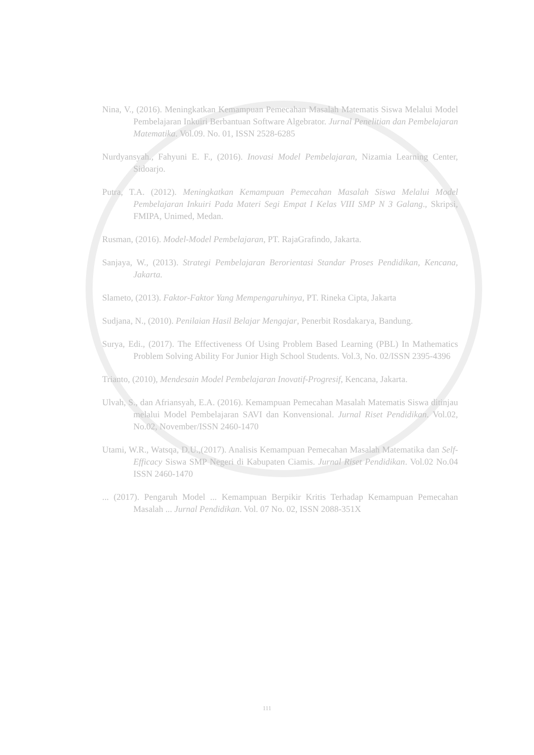Nina, V., (2016). Meningkatkan Kemampuan Pemecahan Masalah Matematis Siswa Melalui Model Pembelajaran Inkuiri Berbantuan Software Algebrator. Jurnal Penelitian dan Pembelajaran Matematika. Vol.09. No. 01, ISSN 2528-6285
Nurdyansyah., Fahyuni E. F., (2016). Inovasi Model Pembelajaran, Nizamia Learning Center, Sidoarjo.
Putra, T.A. (2012). Meningkatkan Kemampuan Pemecahan Masalah Siswa Melalui Model Pembelajaran Inkuiri Pada Materi Segi Empat I Kelas VIII SMP N 3 Galang., Skripsi, FMIPA, Unimed, Medan.
Rusman, (2016). Model-Model Pembelajaran, PT. RajaGrafindo, Jakarta.
Sanjaya, W., (2013). Strategi Pembelajaran Berorientasi Standar Proses Pendidikan, Kencana, Jakarta.
Slameto, (2013). Faktor-Faktor Yang Mempengaruhinya, PT. Rineka Cipta, Jakarta
Sudjana, N., (2010). Penilaian Hasil Belajar Mengajar, Penerbit Rosdakarya, Bandung.
Surya, Edi., (2017). The Effectiveness Of Using Problem Based Learning (PBL) In Mathematics Problem Solving Ability For Junior High School Students. Vol.3, No. 02/ISSN 2395-4396
Trianto, (2010), Mendesain Model Pembelajaran Inovatif-Progresif, Kencana, Jakarta.
Ulvah, S., dan Afriansyah, E.A. (2016). Kemampuan Pemecahan Masalah Matematis Siswa ditinjau melalui Model Pembelajaran SAVI dan Konvensional. Jurnal Riset Pendidikan. Vol.02, No.02, November/ISSN 2460-1470
Utami, W.R., Watsqa, D.U.,(2017). Analisis Kemampuan Pemecahan Masalah Matematika dan Self-Efficacy Siswa SMP Negeri di Kabupaten Ciamis. Jurnal Riset Pendidikan. Vol.02 No.04 ISSN 2460-1470
... (2017). Pengaruh Model ... Kemampuan Berpikir Kritis Terhadap Kemampuan Pemecahan Masalah ... Jurnal Pendidikan. Vol. 07 No. 02, ISSN 2088-351X
111